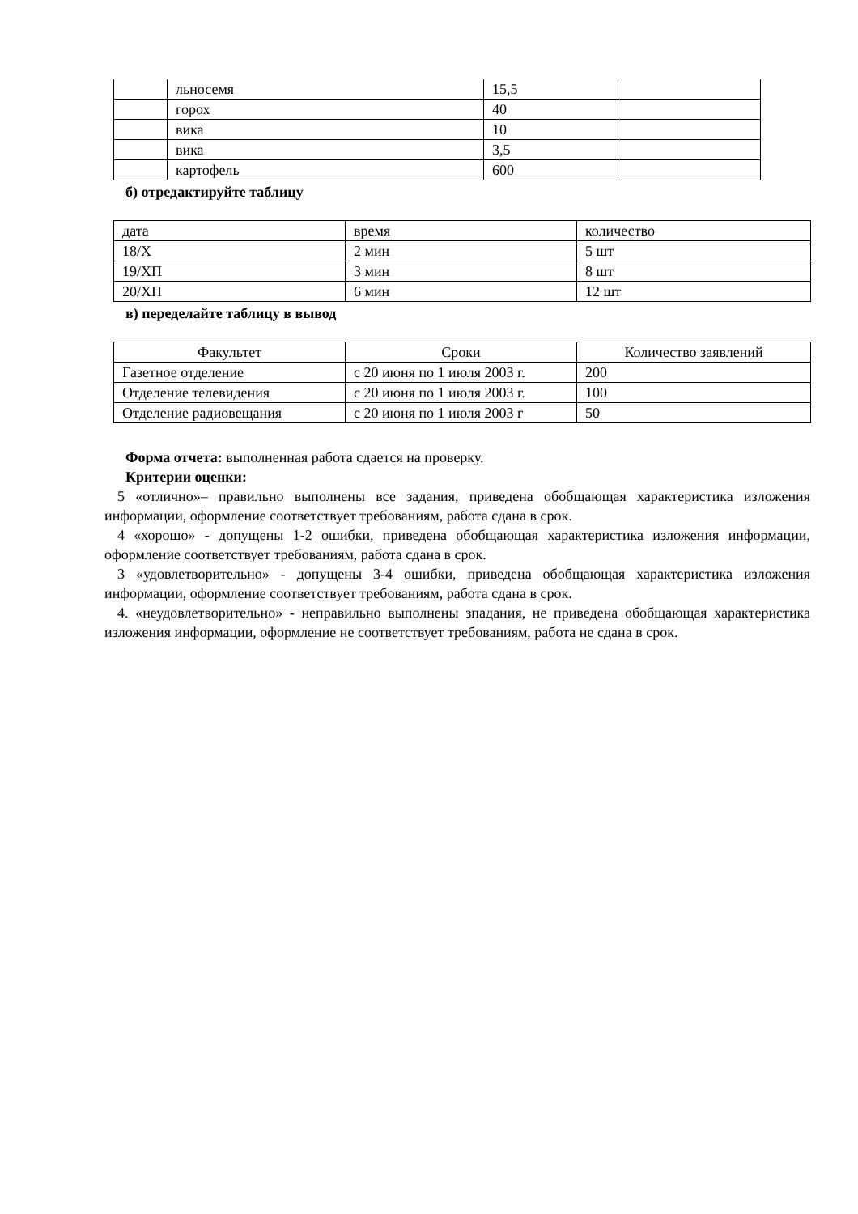| | льносемя | 15,5 | |
| | горох | 40 | |
| | вика | 10 | |
| | вика | 3,5 | |
| | картофель | 600 | |
б) отредактируйте таблицу
| дата | время | количество |
| 18/X | 2 мин | 5 шт |
| 19/XП | 3 мин | 8 шт |
| 20/XП | 6 мин | 12 шт |
в) переделайте таблицу в вывод
| Факультет | Сроки | Количество заявлений |
| Газетное отделение | с 20 июня по 1 июля 2003 г. | 200 |
| Отделение телевидения | с 20 июня по 1 июля 2003 г. | 100 |
| Отделение радиовещания | с 20 июня по 1 июля 2003 г | 50 |
Форма отчета: выполненная работа сдается на проверку.
Критерии оценки:
5 «отлично»– правильно выполнены все задания, приведена обобщающая характеристика изложения информации, оформление соответствует требованиям, работа сдана в срок.
4 «хорошо» - допущены 1-2 ошибки, приведена обобщающая характеристика изложения информации, оформление соответствует требованиям, работа сдана в срок.
3 «удовлетворительно» - допущены 3-4 ошибки, приведена обобщающая характеристика изложения информации, оформление соответствует требованиям, работа сдана в срок.
4. «неудовлетворительно» - неправильно выполнены зпадания, не приведена обобщающая характеристика изложения информации, оформление не соответствует требованиям, работа не сдана в срок.